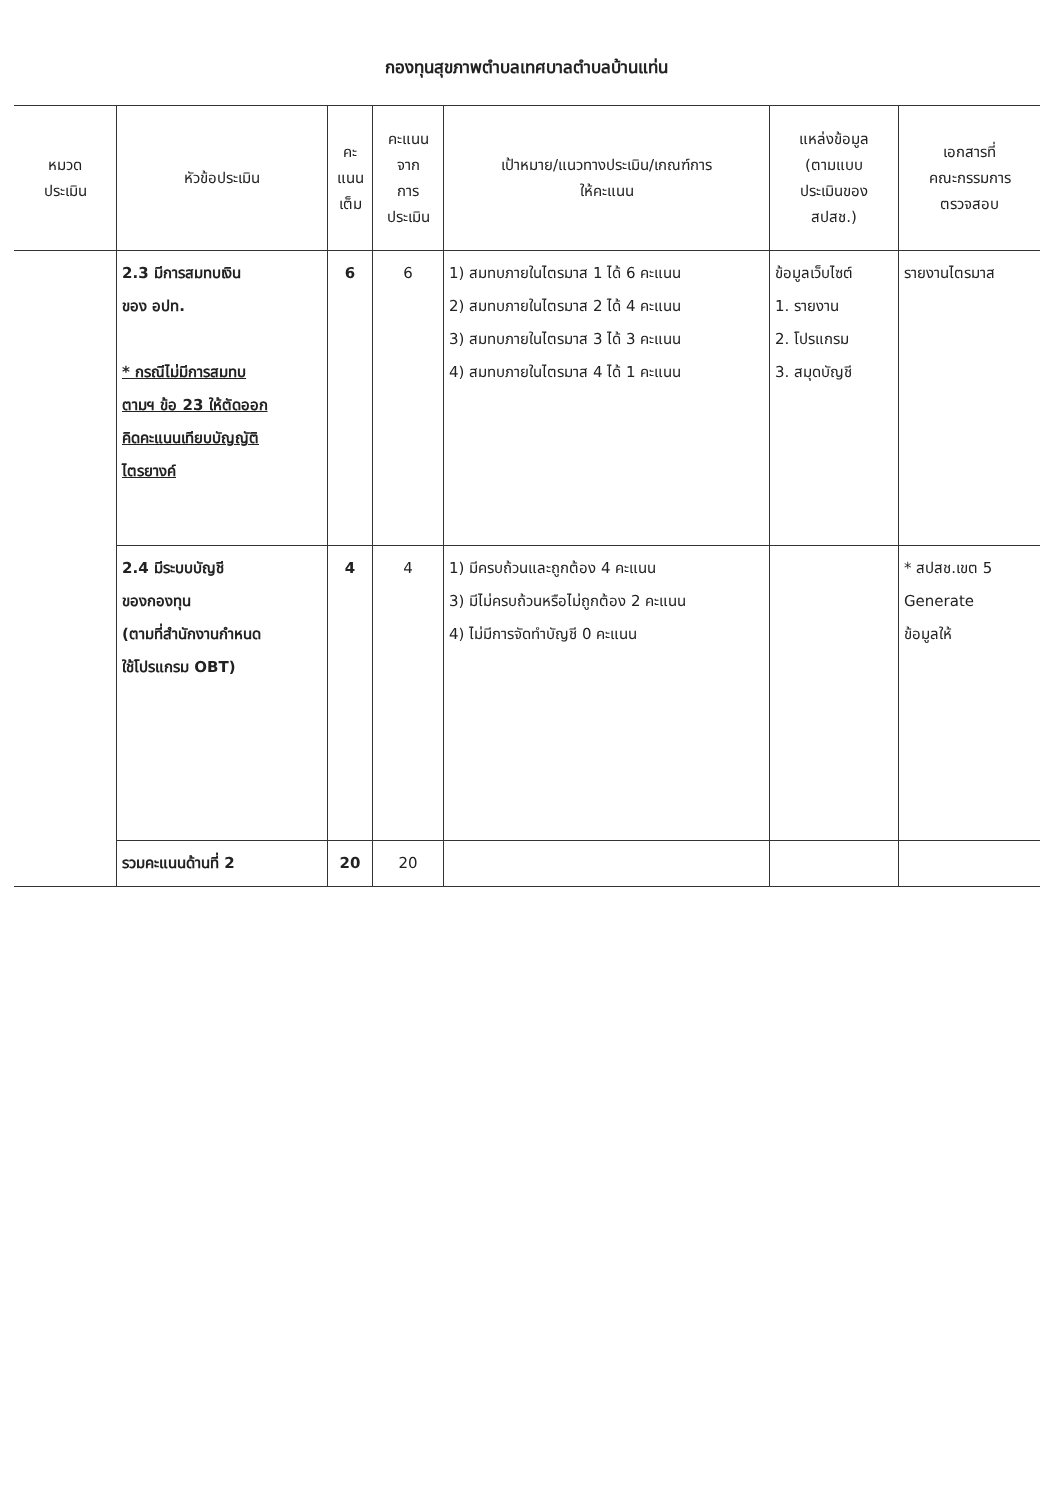กองทุนสุขภาพตำบลเทศบาลตำบลบ้านแท่น
| หมวด ประเมิน | หัวข้อประเมิน | คะ แนน เต็ม | คะแนน จาก การ ประเมิน | เป้าหมาย/แนวทางประเมิน/เกณฑ์การ ให้คะแนน | แหล่งข้อมูล (ตามแบบ ประเมินของ สปสช.) | เอกสารที่ คณะกรรมการ ตรวจสอบ |
| --- | --- | --- | --- | --- | --- | --- |
| | 2.3 มีการสมทบเงิน ของ อปท. * กรณีไม่มีการสมทบ ตามฯ ข้อ 23 ให้ตัดออก คิดคะแนนเทียบบัญญัติ ไตรยางค์ | 6 | 6 | 1) สมทบภายในไตรมาส 1 ได้ 6 คะแนน 2) สมทบภายในไตรมาส 2 ได้ 4 คะแนน 3) สมทบภายในไตรมาส 3 ได้ 3 คะแนน 4) สมทบภายในไตรมาส 4 ได้ 1 คะแนน | ข้อมูลเว็บไซต์ 1. รายงาน 2. โปรแกรม 3. สมุดบัญชี | รายงานไตรมาส |
| | 2.4 มีระบบบัญชี ของกองทุน (ตามที่สำนักงานกำหนด ใช้โปรแกรม OBT) | 4 | 4 | 1) มีครบถ้วนและถูกต้อง 4 คะแนน 3) มีไม่ครบถ้วนหรือไม่ถูกต้อง 2 คะแนน 4) ไม่มีการจัดทำบัญชี 0 คะแนน | | * สปสช.เขต 5 Generate ข้อมูลให้ |
| | รวมคะแนนด้านที่ 2 | 20 | 20 | | | |